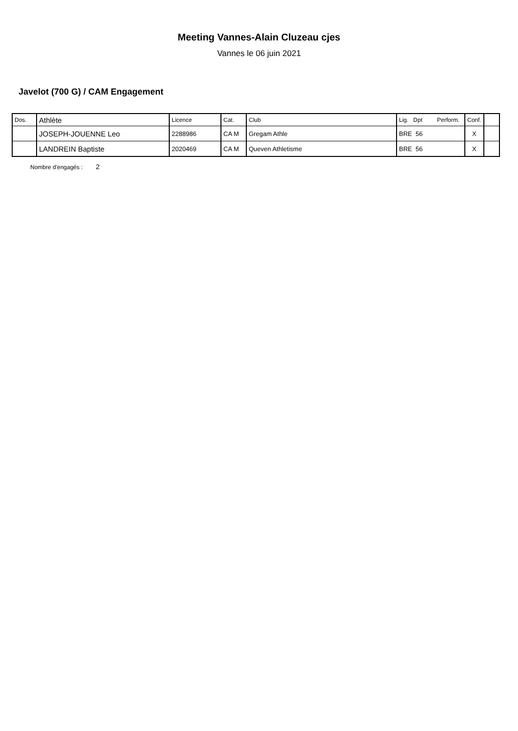Meeting Vannes-Alain Cluzeau cjes
Vannes le 06 juin 2021
Javelot (700 G) / CAM Engagement
| Dos. | Athlète | Licence | Cat. | Club | Lig. Dpt Perform. | Conf. | |
| --- | --- | --- | --- | --- | --- | --- | --- |
| | JOSEPH-JOUENNE Leo | 2288986 | CA M | Gregam Athle | BRE 56 | X | |
| | LANDREIN Baptiste | 2020469 | CA M | Queven Athletisme | BRE 56 | X | |
Nombre d'engagés : 2